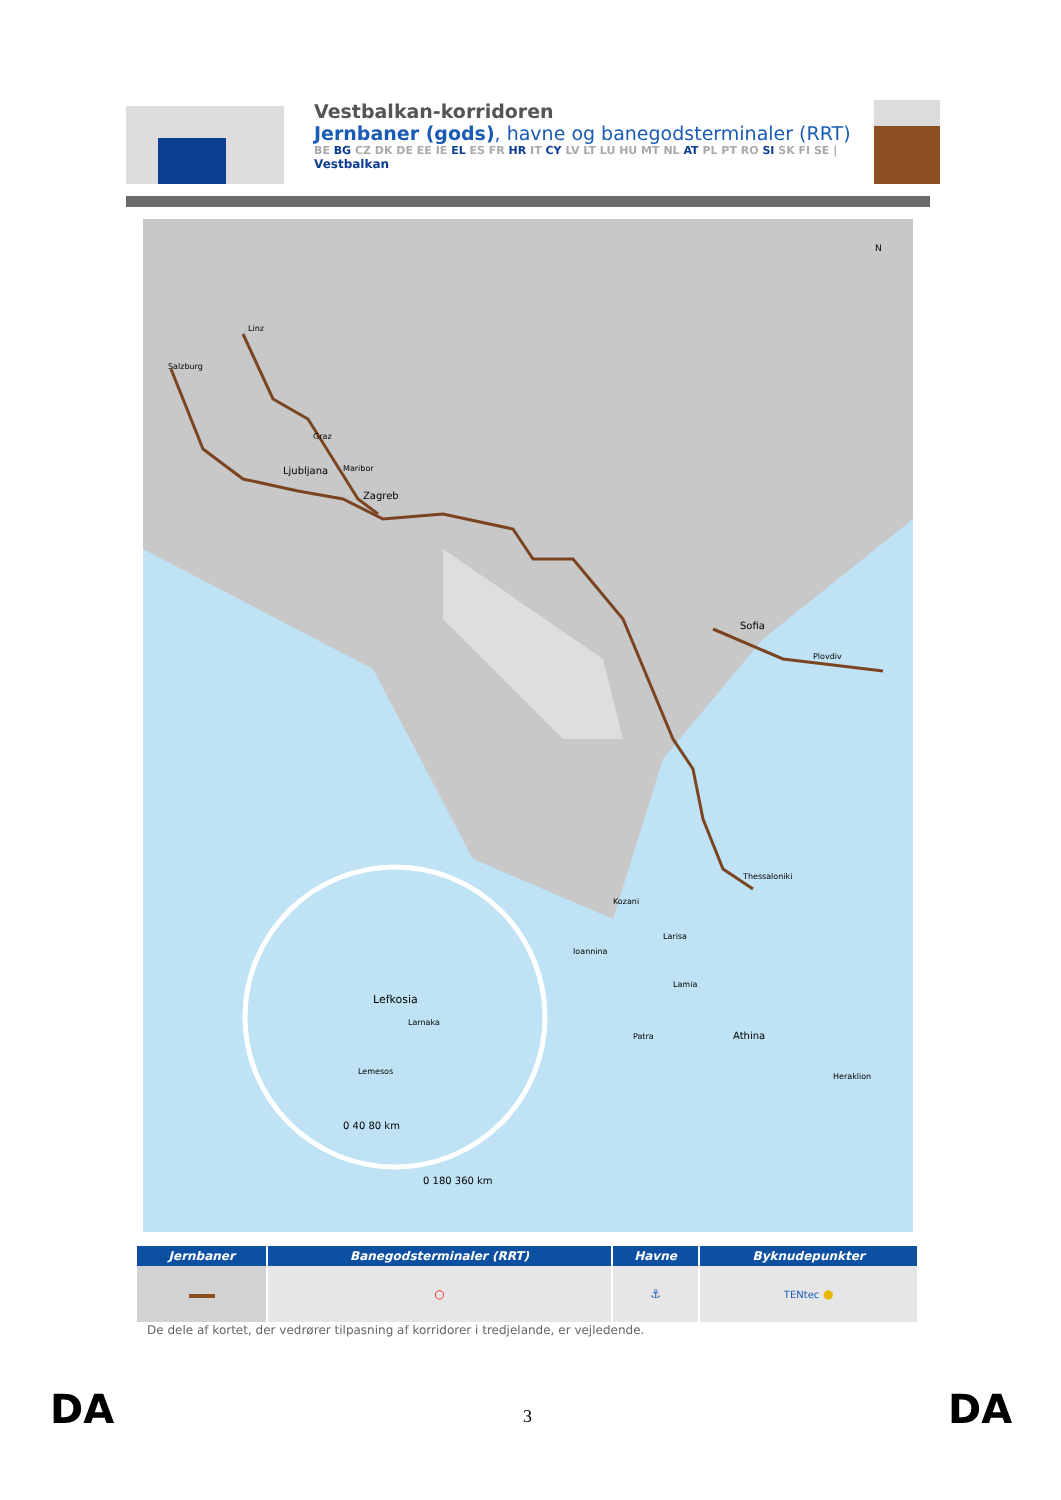Vestbalkan-korridoren
Jernbaner (gods), havne og banegodsterminaler (RRT)
BE BG CZ DK DE EE IE EL ES FR HR IT CY LV LT LU HU MT NL AT PL PT RO SI SK FI SE |
Vestbalkan
Sofia
Zagreb
Ljubljana
Linz
Salzburg
Graz
Maribor
Plovdiv
Thessaloniki
Kozani
Larisa
Ioannina
Lamia
Patra
Athina
Heraklion
Lefkosia
Larnaka
Lemesos
0 40 80 km
0 180 360 km
N
| Jernbaner | Banegodsterminaler (RRT) | Havne | Byknudepunkter |
| --- | --- | --- | --- |
| | ○ | ⚓ | TENtec ● |
De dele af kortet, der vedrører tilpasning af korridorer i tredjelande, er vejledende.
DA 3 DA